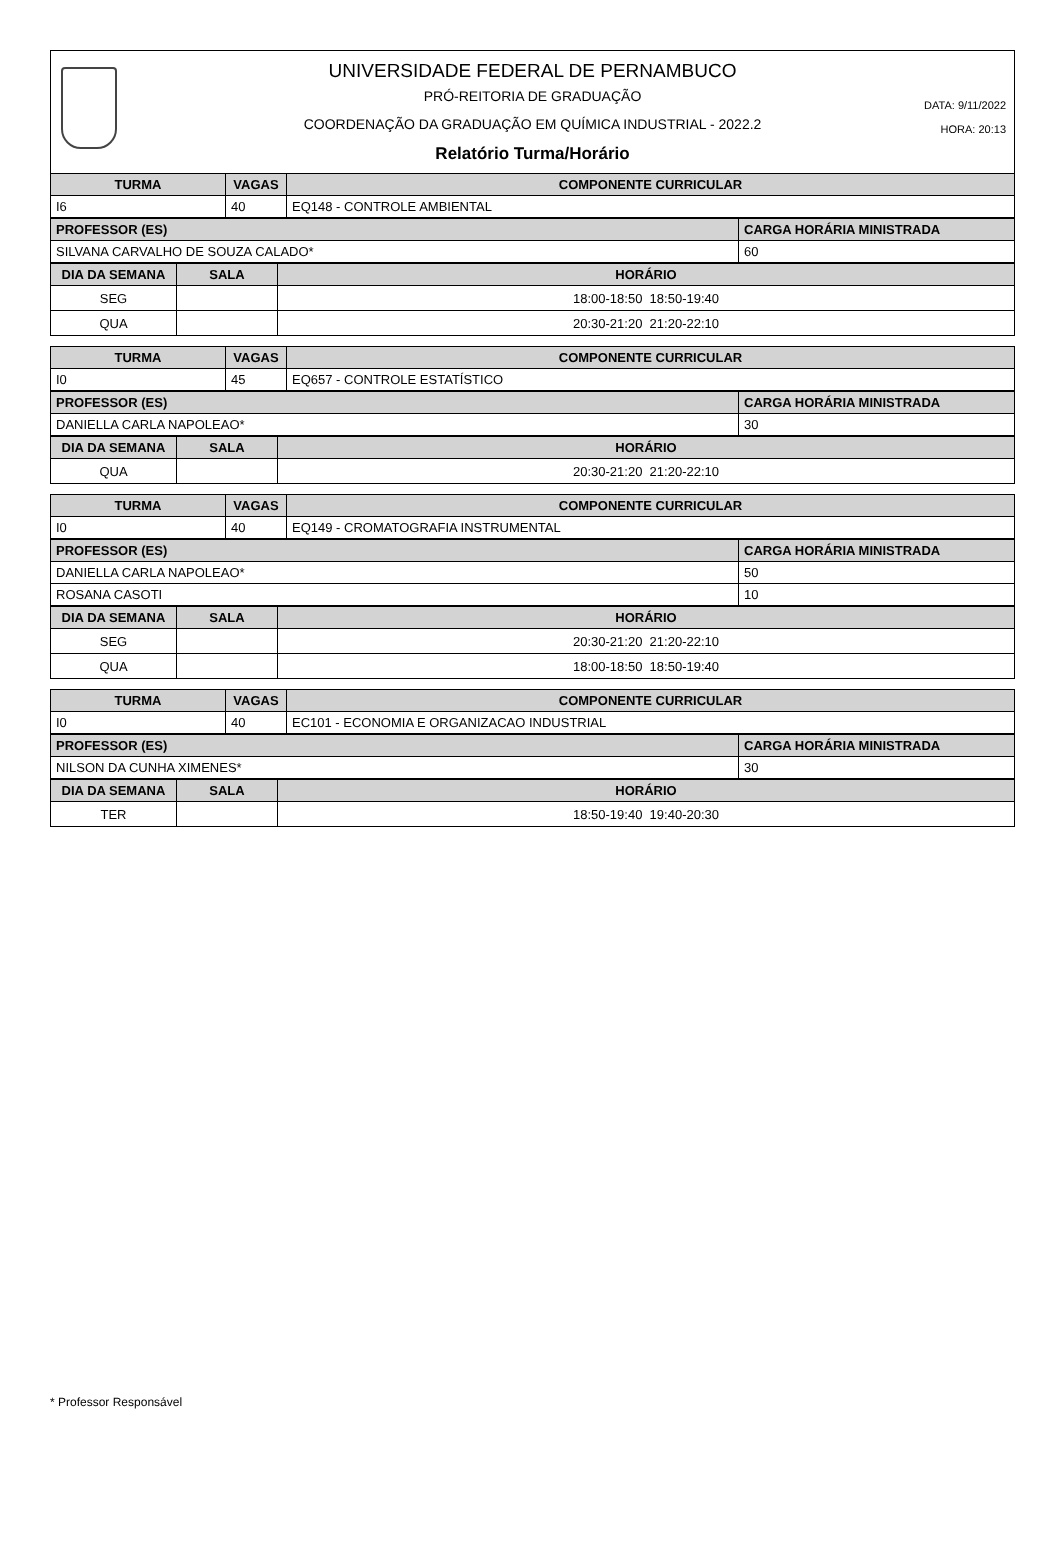UNIVERSIDADE FEDERAL DE PERNAMBUCO
PRÓ-REITORIA DE GRADUAÇÃO
COORDENAÇÃO DA GRADUAÇÃO EM QUÍMICA INDUSTRIAL - 2022.2
Relatório Turma/Horário
DATA: 9/11/2022
HORA: 20:13
| TURMA | VAGAS | COMPONENTE CURRICULAR |
| --- | --- | --- |
| I6 | 40 | EQ148 - CONTROLE AMBIENTAL |
| PROFESSOR (ES) | CARGA HORÁRIA MINISTRADA |
| --- | --- |
| SILVANA CARVALHO DE SOUZA CALADO* | 60 |
| DIA DA SEMANA | SALA | HORÁRIO |
| --- | --- | --- |
| SEG | | 18:00-18:50 18:50-19:40 |
| QUA | | 20:30-21:20 21:20-22:10 |
| TURMA | VAGAS | COMPONENTE CURRICULAR |
| --- | --- | --- |
| I0 | 45 | EQ657 - CONTROLE ESTATÍSTICO |
| PROFESSOR (ES) | CARGA HORÁRIA MINISTRADA |
| --- | --- |
| DANIELLA CARLA NAPOLEAO* | 30 |
| DIA DA SEMANA | SALA | HORÁRIO |
| --- | --- | --- |
| QUA | | 20:30-21:20 21:20-22:10 |
| TURMA | VAGAS | COMPONENTE CURRICULAR |
| --- | --- | --- |
| I0 | 40 | EQ149 - CROMATOGRAFIA INSTRUMENTAL |
| PROFESSOR (ES) | CARGA HORÁRIA MINISTRADA |
| --- | --- |
| DANIELLA CARLA NAPOLEAO* | 50 |
| ROSANA CASOTI | 10 |
| DIA DA SEMANA | SALA | HORÁRIO |
| --- | --- | --- |
| SEG | | 20:30-21:20 21:20-22:10 |
| QUA | | 18:00-18:50 18:50-19:40 |
| TURMA | VAGAS | COMPONENTE CURRICULAR |
| --- | --- | --- |
| I0 | 40 | EC101 - ECONOMIA E ORGANIZACAO INDUSTRIAL |
| PROFESSOR (ES) | CARGA HORÁRIA MINISTRADA |
| --- | --- |
| NILSON DA CUNHA XIMENES* | 30 |
| DIA DA SEMANA | SALA | HORÁRIO |
| --- | --- | --- |
| TER | | 18:50-19:40 19:40-20:30 |
* Professor Responsável